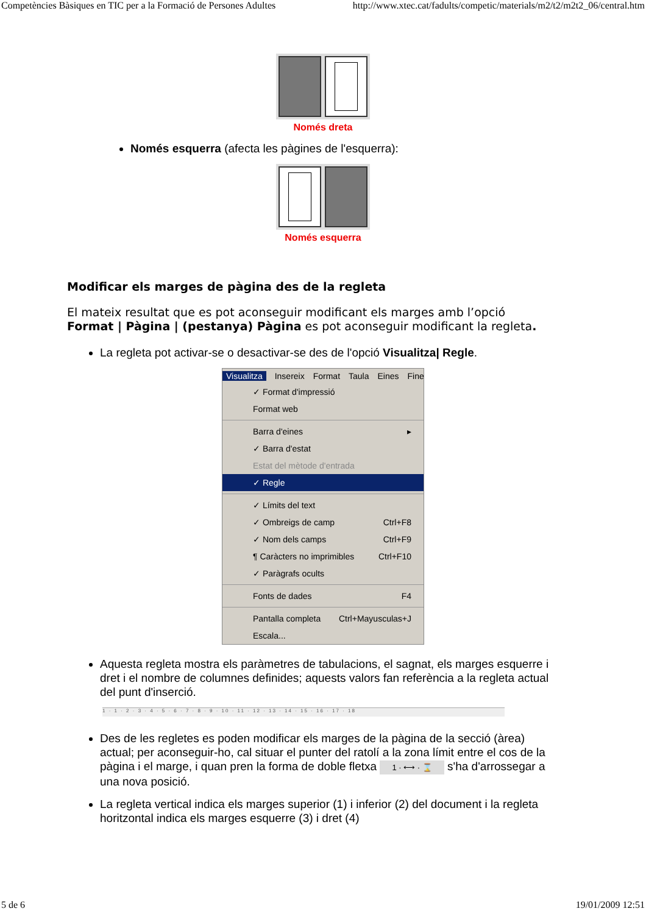Competències Bàsiques en TIC per a la Formació de Persones Adultes http://www.xtec.cat/fadults/competic/materials/m2/t2/m2t2_06/central.htm
Només dreta
Només esquerra (afecta les pàgines de l'esquerra):
Només esquerra
Modificar els marges de pàgina des de la regleta
El mateix resultat que es pot aconseguir modificant els marges amb l’opció Format | Pàgina | (pestanya) Pàgina es pot aconseguir modificant la regleta.
La regleta pot activar-se o desactivar-se des de l'opció Visualitza| Regle.
Visualitza Insereix Format Taula Eines Fine
✓ Format d'impressió
Format web
Barra d'eines ▸
✓ Barra d'estat
Estat del mètode d'entrada
✓ Regle
✓ Límits del text
✓ Ombreigs de camp Ctrl+F8
✓ Nom dels camps Ctrl+F9
¶ Caràcters no imprimibles Ctrl+F10
✓ Paràgrafs ocults
Fonts de dades F4
Pantalla completa Ctrl+Mayusculas+J
Escala...
Aquesta regleta mostra els paràmetres de tabulacions, el sagnat, els marges esquerre i dret i el nombre de columnes definides; aquests valors fan referència a la regleta actual del punt d'inserció.
1 · 1 · 2 · 3 · 4 · 5 · 6 · 7 · 8 · 9 · 10 · 11 · 12 · 13 · 14 · 15 · 16 · 17 · 18
Des de les regletes es poden modificar els marges de la pàgina de la secció (àrea) actual; per aconseguir-ho, cal situar el punter del ratolí a la zona límit entre el cos de la pàgina i el marge, i quan pren la forma de doble fletxa 1 · ⟷ · ⌛ s'ha d'arrossegar a una nova posició.
La regleta vertical indica els marges superior (1) i inferior (2) del document i la regleta horitzontal indica els marges esquerre (3) i dret (4)
5 de 6 19/01/2009 12:51